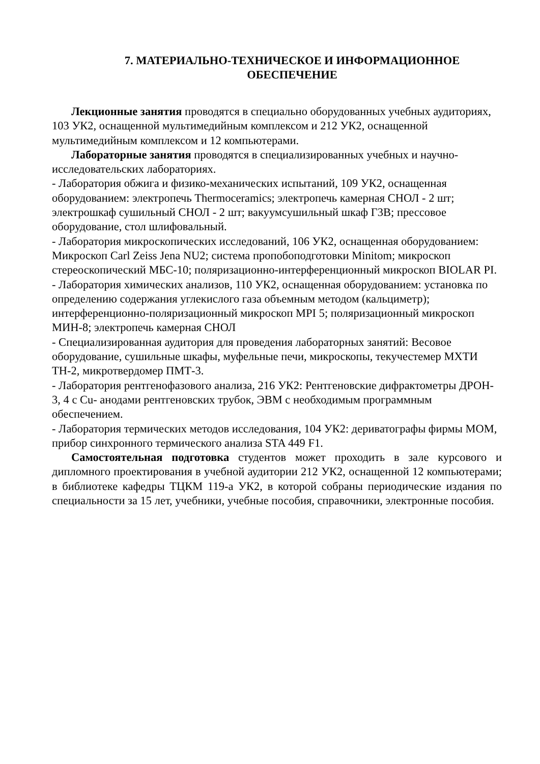7. МАТЕРИАЛЬНО-ТЕХНИЧЕСКОЕ И ИНФОРМАЦИОННОЕ ОБЕСПЕЧЕНИЕ
Лекционные занятия проводятся в специально оборудованных учебных аудиториях, 103 УК2, оснащенной мультимедийным комплексом и 212 УК2, оснащенной мультимедийным комплексом и 12 компьютерами.
Лабораторные занятия проводятся в специализированных учебных и научно-исследовательских лабораториях.
- Лаборатория обжига и физико-механических испытаний, 109 УК2, оснащенная оборудованием: электропечь Thermoceramics; электропечь камерная СНОЛ - 2 шт; электрошкаф сушильный СНОЛ - 2 шт; вакуумсушильный шкаф Г3В; прессовое оборудование, стол шлифовальный.
- Лаборатория микроскопических исследований, 106 УК2, оснащенная оборудованием: Микроскоп Carl Zeiss Jena NU2; система пропобоподготовки Minitom; микроскоп стереоскопический МБС-10; поляризационно-интерференционный микроскоп BIOLAR PI.
- Лаборатория химических анализов, 110 УК2, оснащенная оборудованием: установка по определению содержания углекислого газа объемным методом (кальциметр); интерференционно-поляризационный микроскоп MPI 5; поляризационный микроскоп МИН-8; электропечь камерная СНОЛ
- Специализированная аудитория для проведения лабораторных занятий: Весовое оборудование, сушильные шкафы, муфельные печи, микроскопы, текучестемер МХТИ ТН-2, микротвердомер ПМТ-3.
- Лаборатория рентгенофазового анализа, 216 УК2: Рентгеновские дифрактометры ДРОН- 3, 4 с Cu- анодами рентгеновских трубок, ЭВМ с необходимым программным обеспечением.
- Лаборатория термических методов исследования, 104 УК2: дериватографы фирмы МОМ, прибор синхронного термического анализа STA 449 F1.
Самостоятельная подготовка студентов может проходить в зале курсового и дипломного проектирования в учебной аудитории 212 УК2, оснащенной 12 компьютерами; в библиотеке кафедры ТЦКМ 119-а УК2, в которой собраны периодические издания по специальности за 15 лет, учебники, учебные пособия, справочники, электронные пособия.